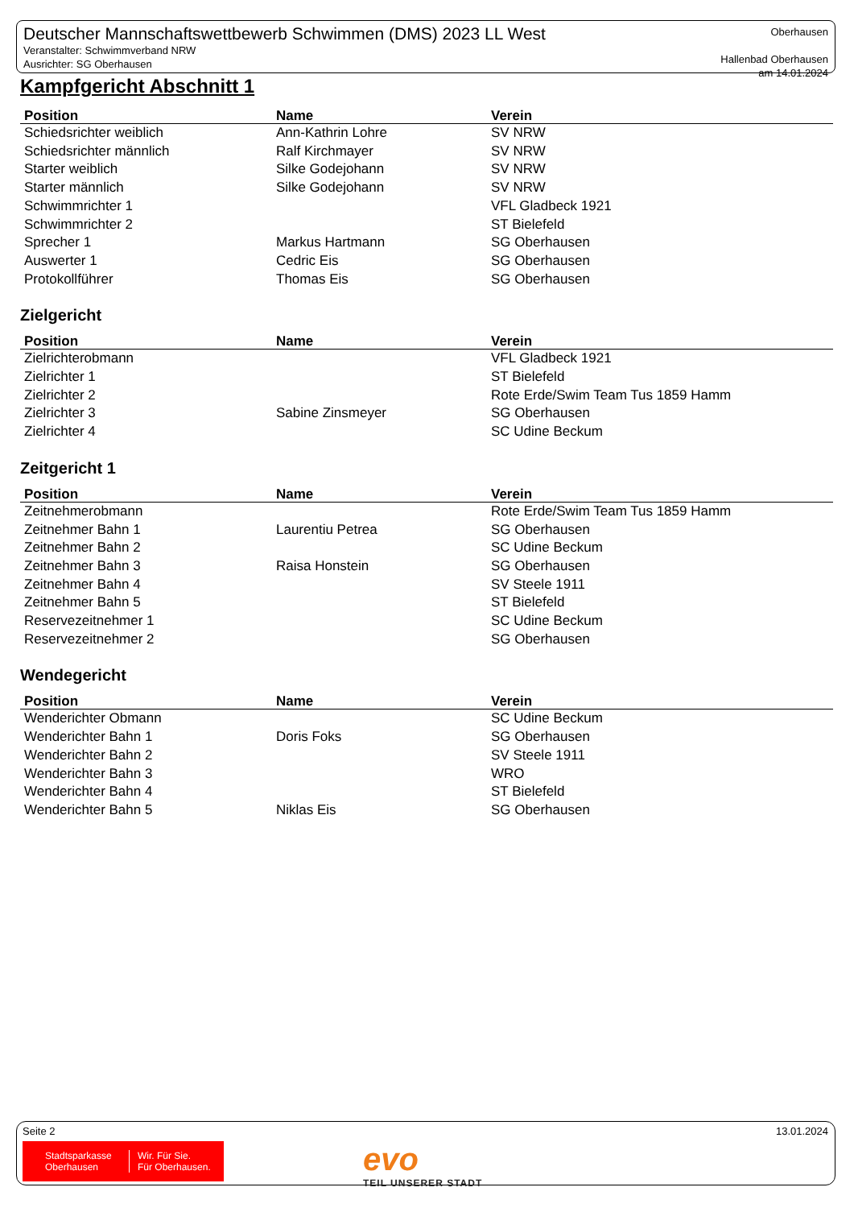Deutscher Mannschaftswettbewerb Schwimmen (DMS) 2023 LL West
Veranstalter: Schwimmverband NRW
Ausrichter: SG Oberhausen
Oberhausen
Hallenbad Oberhausen
am 14.01.2024
Kampfgericht Abschnitt 1
| Position | Name | Verein |
| --- | --- | --- |
| Schiedsrichter weiblich | Ann-Kathrin Lohre | SV NRW |
| Schiedsrichter männlich | Ralf Kirchmayer | SV NRW |
| Starter weiblich | Silke Godejohann | SV NRW |
| Starter männlich | Silke Godejohann | SV NRW |
| Schwimmrichter 1 | | VFL Gladbeck 1921 |
| Schwimmrichter 2 | | ST Bielefeld |
| Sprecher 1 | Markus Hartmann | SG Oberhausen |
| Auswerter 1 | Cedric Eis | SG Oberhausen |
| Protokollführer | Thomas Eis | SG Oberhausen |
Zielgericht
| Position | Name | Verein |
| --- | --- | --- |
| Zielrichterobmann | | VFL Gladbeck 1921 |
| Zielrichter 1 | | ST Bielefeld |
| Zielrichter 2 | | Rote Erde/Swim Team Tus 1859 Hamm |
| Zielrichter 3 | Sabine Zinsmeyer | SG Oberhausen |
| Zielrichter 4 | | SC Udine Beckum |
Zeitgericht 1
| Position | Name | Verein |
| --- | --- | --- |
| Zeitnehmerobmann | | Rote Erde/Swim Team Tus 1859 Hamm |
| Zeitnehmer Bahn 1 | Laurentiu Petrea | SG Oberhausen |
| Zeitnehmer Bahn 2 | | SC Udine Beckum |
| Zeitnehmer Bahn 3 | Raisa Honstein | SG Oberhausen |
| Zeitnehmer Bahn 4 | | SV Steele 1911 |
| Zeitnehmer Bahn 5 | | ST Bielefeld |
| Reservezeitnehmer 1 | | SC Udine Beckum |
| Reservezeitnehmer 2 | | SG Oberhausen |
Wendegericht
| Position | Name | Verein |
| --- | --- | --- |
| Wenderichter Obmann | | SC Udine Beckum |
| Wenderichter Bahn 1 | Doris Foks | SG Oberhausen |
| Wenderichter Bahn 2 | | SV Steele 1911 |
| Wenderichter Bahn 3 | | WRO |
| Wenderichter Bahn 4 | | ST Bielefeld |
| Wenderichter Bahn 5 | Niklas Eis | SG Oberhausen |
Seite 2 13.01.2024
Stadtsparkasse
Oberhausen
Wir. Für Sie.
Für Oberhausen.
evo
TEIL UNSERER STADT